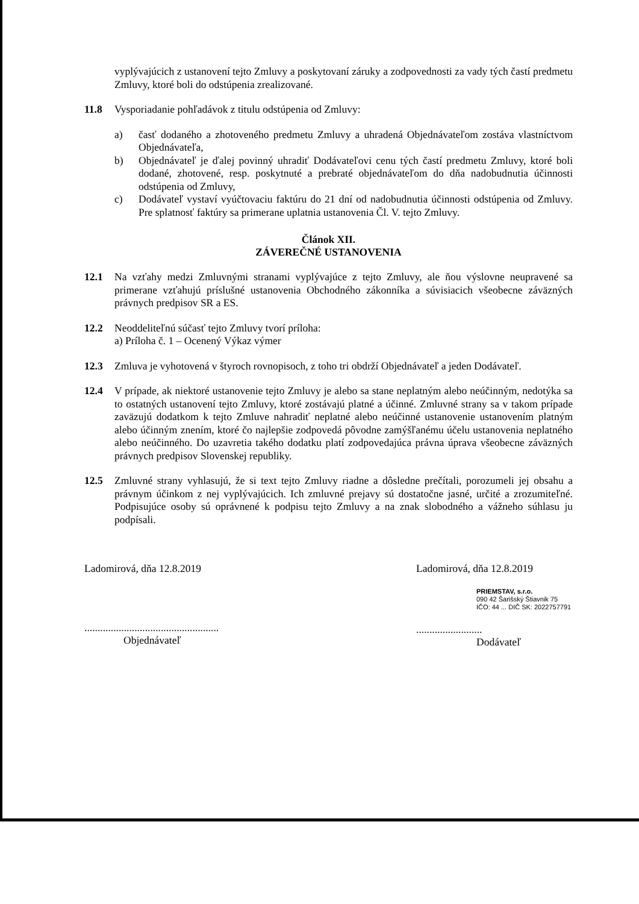vyplývajúcich z ustanovení tejto Zmluvy a poskytovaní záruky a zodpovednosti za vady tých častí predmetu Zmluvy, ktoré boli do odstúpenia zrealizované.
11.8 Vysporiadanie pohľadávok z titulu odstúpenia od Zmluvy:
a) časť dodaného a zhotoveného predmetu Zmluvy a uhradená Objednávateľom zostáva vlastníctvom Objednávateľa,
b) Objednávateľ je ďalej povinný uhradiť Dodávateľovi cenu tých častí predmetu Zmluvy, ktoré boli dodané, zhotovené, resp. poskytnuté a prebraté objednávateľom do dňa nadobudnutia účinnosti odstúpenia od Zmluvy,
c) Dodávateľ vystaví vyúčtovaciu faktúru do 21 dní od nadobudnutia účinnosti odstúpenia od Zmluvy. Pre splatnosť faktúry sa primerane uplatnia ustanovenia Čl. V. tejto Zmluvy.
Článok XII.
ZÁVEREČNÉ USTANOVENIA
12.1 Na vzťahy medzi Zmluvnými stranami vyplývajúce z tejto Zmluvy, ale ňou výslovne neupravené sa primerane vzťahujú príslušné ustanovenia Obchodného zákonníka a súvisiacich všeobecne záväzných právnych predpisov SR a ES.
12.2 Neoddeliteľnú súčasť tejto Zmluvy tvorí príloha:
a) Príloha č. 1 – Ocenený Výkaz výmer
12.3 Zmluva je vyhotovená v štyroch rovnopisoch, z toho tri obdrží Objednávateľ a jeden Dodávateľ.
12.4 V prípade, ak niektoré ustanovenie tejto Zmluvy je alebo sa stane neplatným alebo neúčinným, nedotýka sa to ostatných ustanovení tejto Zmluvy, ktoré zostávajú platné a účinné. Zmluvné strany sa v takom prípade zaväzujú dodatkom k tejto Zmluve nahradiť neplatné alebo neúčinné ustanovenie ustanovením platným alebo účinným znením, ktoré čo najlepšie zodpovedá pôvodne zamýšľanému účelu ustanovenia neplatného alebo neúčinného. Do uzavretia takého dodatku platí zodpovedajúca právna úprava všeobecne záväzných právnych predpisov Slovenskej republiky.
12.5 Zmluvné strany vyhlasujú, že si text tejto Zmluvy riadne a dôsledne prečítali, porozumeli jej obsahu a právnym účinkom z nej vyplývajúcich. Ich zmluvné prejavy sú dostatočne jasné, určité a zrozumiteľné. Podpisujúce osoby sú oprávnené k podpisu tejto Zmluvy a na znak slobodného a vážneho súhlasu ju podpísali.
Ladomirová, dňa 12.8.2019
...................................................
Objednávateľ
Ladomirová, dňa 12.8.2019
PRIEMSTAV, s.r.o.
090 42 Šarišský Štiavnik 75
IČO: 44 ... DIČ SK: 2022757791
.........................
Dodávateľ